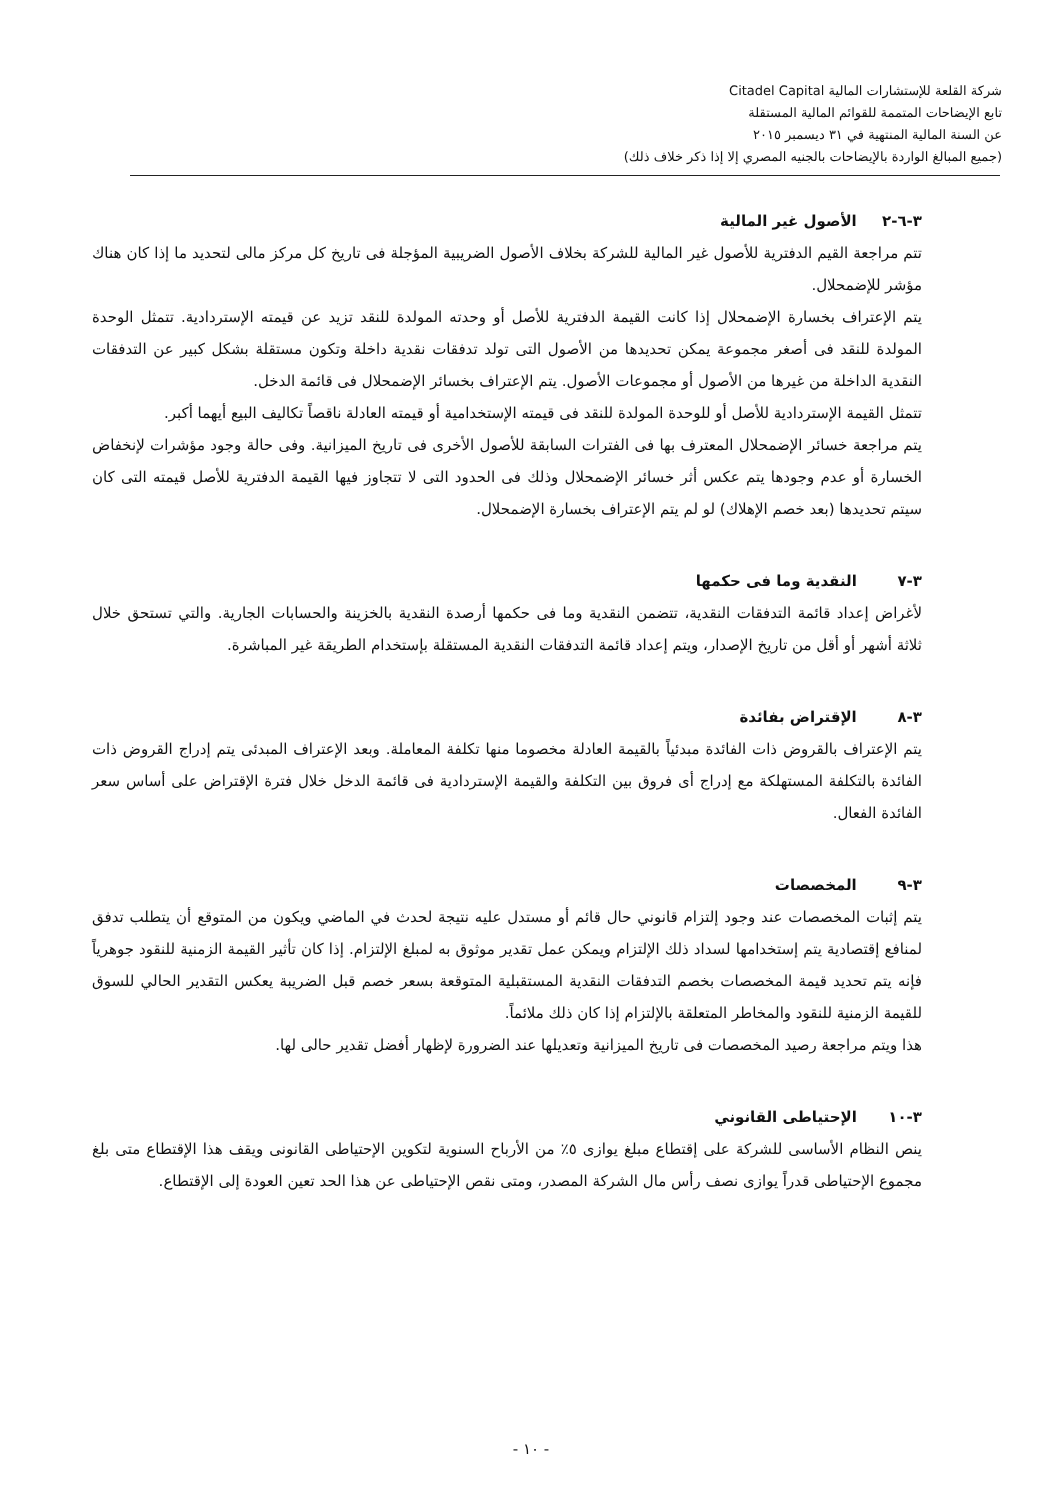شركة القلعة للإستشارات المالية Citadel Capital
تابع الإيضاحات المتممة للقوائم المالية المستقلة
عن السنة المالية المنتهية في ٣١ ديسمبر ٢٠١٥
(جميع المبالغ الواردة بالإيضاحات بالجنيه المصري إلا إذا ذكر خلاف ذلك)
٣-٦-٢ الأصول غير المالية
تتم مراجعة القيم الدفترية للأصول غير المالية للشركة بخلاف الأصول الضريبية المؤجلة فى تاريخ كل مركز مالى لتحديد ما إذا كان هناك مؤشر للإضمحلال.
يتم الإعتراف بخسارة الإضمحلال إذا كانت القيمة الدفترية للأصل أو وحدته المولدة للنقد تزيد عن قيمته الإستردادية. تتمثل الوحدة المولدة للنقد فى أصغر مجموعة يمكن تحديدها من الأصول التى تولد تدفقات نقدية داخلة وتكون مستقلة بشكل كبير عن التدفقات النقدية الداخلة من غيرها من الأصول أو مجموعات الأصول. يتم الإعتراف بخسائر الإضمحلال فى قائمة الدخل.
تتمثل القيمة الإستردادية للأصل أو للوحدة المولدة للنقد فى قيمته الإستخدامية أو قيمته العادلة ناقصاً تكاليف البيع أيهما أكبر.
يتم مراجعة خسائر الإضمحلال المعترف بها فى الفترات السابقة للأصول الأخرى فى تاريخ الميزانية. وفى حالة وجود مؤشرات لإنخفاض الخسارة أو عدم وجودها يتم عكس أثر خسائر الإضمحلال وذلك فى الحدود التى لا تتجاوز فيها القيمة الدفترية للأصل قيمته التى كان سيتم تحديدها (بعد خصم الإهلاك) لو لم يتم الإعتراف بخسارة الإضمحلال.
٣-٧ النقدية وما فى حكمها
لأغراض إعداد قائمة التدفقات النقدية، تتضمن النقدية وما فى حكمها أرصدة النقدية بالخزينة والحسابات الجارية. والتي تستحق خلال ثلاثة أشهر أو أقل من تاريخ الإصدار، ويتم إعداد قائمة التدفقات النقدية المستقلة بإستخدام الطريقة غير المباشرة.
٣-٨ الإقتراض بفائدة
يتم الإعتراف بالقروض ذات الفائدة مبدئياً بالقيمة العادلة مخصوما منها تكلفة المعاملة. وبعد الإعتراف المبدئى يتم إدراج القروض ذات الفائدة بالتكلفة المستهلكة مع إدراج أى فروق بين التكلفة والقيمة الإستردادية فى قائمة الدخل خلال فترة الإقتراض على أساس سعر الفائدة الفعال.
٣-٩ المخصصات
يتم إثبات المخصصات عند وجود إلتزام قانوني حال قائم أو مستدل عليه نتيجة لحدث في الماضي ويكون من المتوقع أن يتطلب تدفق لمنافع إقتصادية يتم إستخدامها لسداد ذلك الإلتزام ويمكن عمل تقدير موثوق به لمبلغ الإلتزام. إذا كان تأثير القيمة الزمنية للنقود جوهرياً فإنه يتم تحديد قيمة المخصصات بخصم التدفقات النقدية المستقبلية المتوقعة بسعر خصم قبل الضريبة يعكس التقدير الحالي للسوق للقيمة الزمنية للنقود والمخاطر المتعلقة بالإلتزام إذا كان ذلك ملائماً.
هذا ويتم مراجعة رصيد المخصصات فى تاريخ الميزانية وتعديلها عند الضرورة لإظهار أفضل تقدير حالى لها.
٣-١٠ الإحتياطى القانوني
ينص النظام الأساسى للشركة على إقتطاع مبلغ يوازى ٥٪ من الأرباح السنوية لتكوين الإحتياطى القانونى ويقف هذا الإقتطاع متى بلغ مجموع الإحتياطى قدراً يوازى نصف رأس مال الشركة المصدر، ومتى نقص الإحتياطى عن هذا الحد تعين العودة إلى الإقتطاع.
- ١٠ -